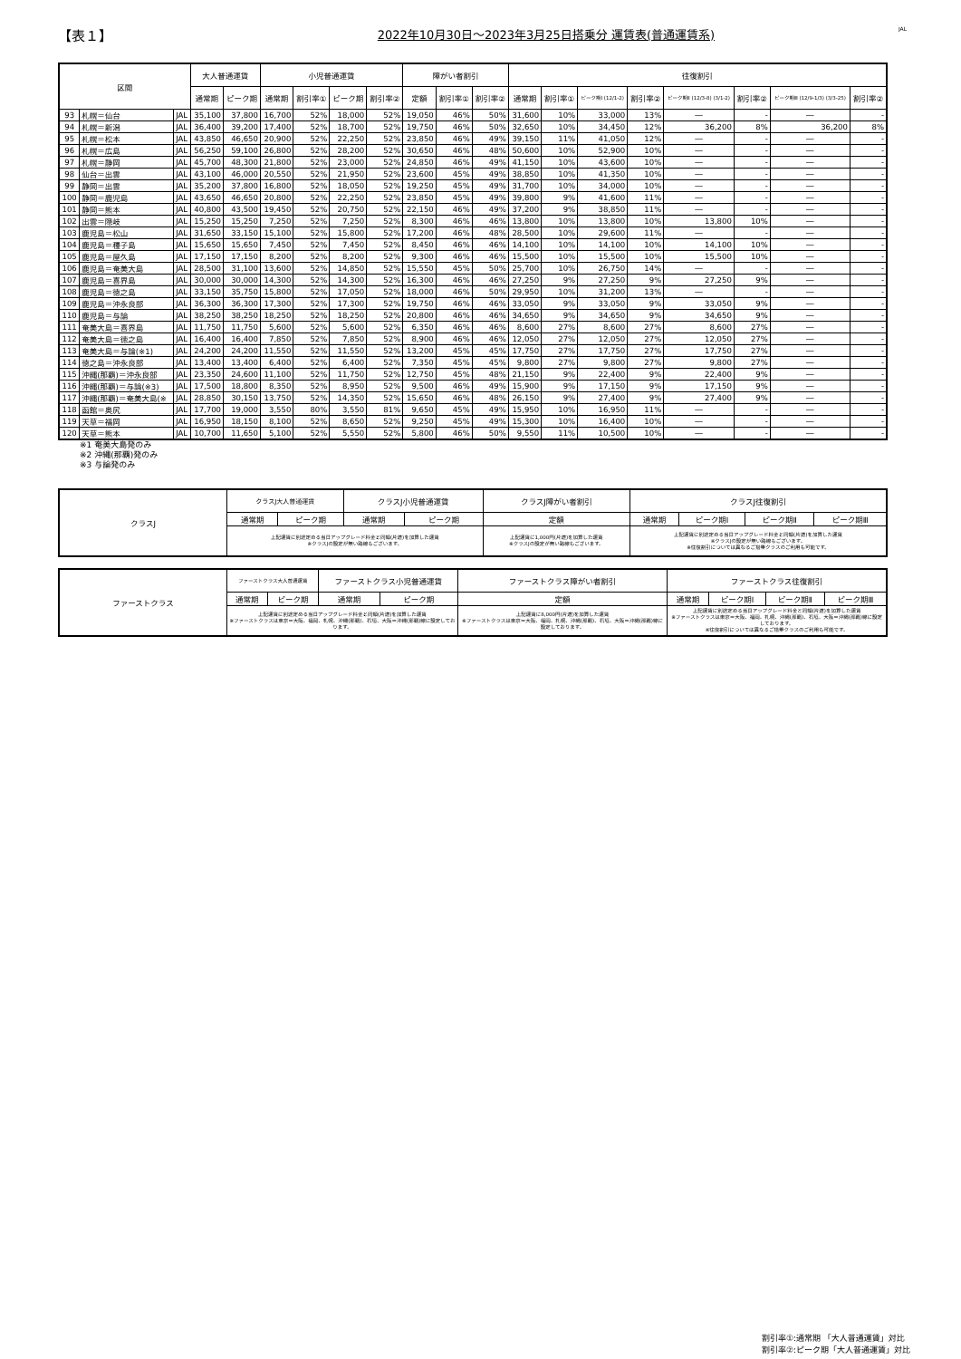【表１】
2022年10月30日～2023年3月25日搭乗分 運賃表(普通運賃系)
JAL
| 区間 | | | 大人普通運賃 | | 小児普通運賃 | | | | 障がい者割引 | | | 往復割引 | | | | | | | |
| --- | --- | --- | --- | --- | --- | --- | --- | --- | --- | --- | --- | --- | --- | --- | --- | --- | --- | --- | --- |
| | | | 通常期 | ピーク期 | 通常期 | 割引率① | ピーク期 | 割引率② | 定額 | 割引率① | 割引率② | 通常期 | 割引率① | ピーク期Ⅰ (12/1-2) | 割引率② | ピーク期Ⅱ (12/3-8) (3/1-2) | 割引率② | ピーク期Ⅲ (12/9-1/3) (3/3-25) | 割引率② |
| 93 | 札幌＝仙台 | JAL | 35,100 | 37,800 | 16,700 | 52% | 18,000 | 52% | 19,050 | 46% | 50% | 31,600 | 10% | 33,000 | 13% | ― | - | ― | - |
| 94 | 札幌＝新潟 | JAL | 36,400 | 39,200 | 17,400 | 52% | 18,700 | 52% | 19,750 | 46% | 50% | 32,650 | 10% | 34,450 | 12% | 36,200 | 8% | 36,200 | 8% |
| 95 | 札幌＝松本 | JAL | 43,850 | 46,650 | 20,900 | 52% | 22,250 | 52% | 23,850 | 46% | 49% | 39,150 | 11% | 41,050 | 12% | ― | - | ― | - |
| 96 | 札幌＝広島 | JAL | 56,250 | 59,100 | 26,800 | 52% | 28,200 | 52% | 30,650 | 46% | 48% | 50,600 | 10% | 52,900 | 10% | ― | - | ― | - |
| 97 | 札幌＝静岡 | JAL | 45,700 | 48,300 | 21,800 | 52% | 23,000 | 52% | 24,850 | 46% | 49% | 41,150 | 10% | 43,600 | 10% | ― | - | ― | - |
| 98 | 仙台＝出雲 | JAL | 43,100 | 46,000 | 20,550 | 52% | 21,950 | 52% | 23,600 | 45% | 49% | 38,850 | 10% | 41,350 | 10% | ― | - | ― | - |
| 99 | 静岡＝出雲 | JAL | 35,200 | 37,800 | 16,800 | 52% | 18,050 | 52% | 19,250 | 45% | 49% | 31,700 | 10% | 34,000 | 10% | ― | - | ― | - |
| 100 | 静岡＝鹿児島 | JAL | 43,650 | 46,650 | 20,800 | 52% | 22,250 | 52% | 23,850 | 45% | 49% | 39,800 | 9% | 41,600 | 11% | ― | - | ― | - |
| 101 | 静岡＝熊本 | JAL | 40,800 | 43,500 | 19,450 | 52% | 20,750 | 52% | 22,150 | 46% | 49% | 37,200 | 9% | 38,850 | 11% | ― | - | ― | - |
| 102 | 出雲＝隠岐 | JAL | 15,250 | 15,250 | 7,250 | 52% | 7,250 | 52% | 8,300 | 46% | 46% | 13,800 | 10% | 13,800 | 10% | 13,800 | 10% | ― | - |
| 103 | 鹿児島＝松山 | JAL | 31,650 | 33,150 | 15,100 | 52% | 15,800 | 52% | 17,200 | 46% | 48% | 28,500 | 10% | 29,600 | 11% | ― | - | ― | - |
| 104 | 鹿児島＝種子島 | JAL | 15,650 | 15,650 | 7,450 | 52% | 7,450 | 52% | 8,450 | 46% | 46% | 14,100 | 10% | 14,100 | 10% | 14,100 | 10% | ― | - |
| 105 | 鹿児島＝屋久島 | JAL | 17,150 | 17,150 | 8,200 | 52% | 8,200 | 52% | 9,300 | 46% | 46% | 15,500 | 10% | 15,500 | 10% | 15,500 | 10% | ― | - |
| 106 | 鹿児島＝奄美大島 | JAL | 28,500 | 31,100 | 13,600 | 52% | 14,850 | 52% | 15,550 | 45% | 50% | 25,700 | 10% | 26,750 | 14% | ― | - | ― | - |
| 107 | 鹿児島＝喜界島 | JAL | 30,000 | 30,000 | 14,300 | 52% | 14,300 | 52% | 16,300 | 46% | 46% | 27,250 | 9% | 27,250 | 9% | 27,250 | 9% | ― | - |
| 108 | 鹿児島＝徳之島 | JAL | 33,150 | 35,750 | 15,800 | 52% | 17,050 | 52% | 18,000 | 46% | 50% | 29,950 | 10% | 31,200 | 13% | ― | - | ― | - |
| 109 | 鹿児島＝沖永良部 | JAL | 36,300 | 36,300 | 17,300 | 52% | 17,300 | 52% | 19,750 | 46% | 46% | 33,050 | 9% | 33,050 | 9% | 33,050 | 9% | ― | - |
| 110 | 鹿児島＝与論 | JAL | 38,250 | 38,250 | 18,250 | 52% | 18,250 | 52% | 20,800 | 46% | 46% | 34,650 | 9% | 34,650 | 9% | 34,650 | 9% | ― | - |
| 111 | 奄美大島＝喜界島 | JAL | 11,750 | 11,750 | 5,600 | 52% | 5,600 | 52% | 6,350 | 46% | 46% | 8,600 | 27% | 8,600 | 27% | 8,600 | 27% | ― | - |
| 112 | 奄美大島＝徳之島 | JAL | 16,400 | 16,400 | 7,850 | 52% | 7,850 | 52% | 8,900 | 46% | 46% | 12,050 | 27% | 12,050 | 27% | 12,050 | 27% | ― | - |
| 113 | 奄美大島＝与論(※1) | JAL | 24,200 | 24,200 | 11,550 | 52% | 11,550 | 52% | 13,200 | 45% | 45% | 17,750 | 27% | 17,750 | 27% | 17,750 | 27% | ― | - |
| 114 | 徳之島＝沖永良部 | JAL | 13,400 | 13,400 | 6,400 | 52% | 6,400 | 52% | 7,350 | 45% | 45% | 9,800 | 27% | 9,800 | 27% | 9,800 | 27% | ― | - |
| 115 | 沖縄(那覇)＝沖永良部 | JAL | 23,350 | 24,600 | 11,100 | 52% | 11,750 | 52% | 12,750 | 45% | 48% | 21,150 | 9% | 22,400 | 9% | 22,400 | 9% | ― | - |
| 116 | 沖縄(那覇)＝与論(※3) | JAL | 17,500 | 18,800 | 8,350 | 52% | 8,950 | 52% | 9,500 | 46% | 49% | 15,900 | 9% | 17,150 | 9% | 17,150 | 9% | ― | - |
| 117 | 沖縄(那覇)＝奄美大島(※ | JAL | 28,850 | 30,150 | 13,750 | 52% | 14,350 | 52% | 15,650 | 46% | 48% | 26,150 | 9% | 27,400 | 9% | 27,400 | 9% | ― | - |
| 118 | 函館＝奥尻 | JAL | 17,700 | 19,000 | 3,550 | 80% | 3,550 | 81% | 9,650 | 45% | 49% | 15,950 | 10% | 16,950 | 11% | ― | - | ― | - |
| 119 | 天草＝福岡 | JAL | 16,950 | 18,150 | 8,100 | 52% | 8,650 | 52% | 9,250 | 45% | 49% | 15,300 | 10% | 16,400 | 10% | ― | - | ― | - |
| 120 | 天草＝熊本 | JAL | 10,700 | 11,650 | 5,100 | 52% | 5,550 | 52% | 5,800 | 46% | 50% | 9,550 | 11% | 10,500 | 10% | ― | - | ― | - |
※1 奄美大島発のみ
※2 沖縄(那覇)発のみ
※3 与論発のみ
| クラスJ | クラスJ大人普通運賃 | | クラスJ小児普通運賃 | | クラスJ障がい者割引 | クラスJ往復割引 | | | |
| | 通常期 | ピーク期 | 通常期 | ピーク期 | 定額 | 通常期 | ピーク期Ⅰ | ピーク期Ⅱ | ピーク期Ⅲ |
| | 上記運賃に別途定める当日アップグレード料金と同額(片道)を加算した運賃 ※クラスJの設定が無い路線もございます。 | | | | 上記運賃に1,000円(片道)を加算した運賃 ※クラスJの設定が無い路線もございます。 | 上記運賃に別途定める当日アップグレード料金と同額(片道)を加算した運賃 ※クラスJの設定が無い路線もございます。 ※往復割引については異なるご搭乗クラスのご利用も可能です。 | | | |
| ファーストクラス | ファーストクラス大人普通運賃 | | ファーストクラス小児普通運賃 | | ファーストクラス障がい者割引 | ファーストクラス往復割引 | | | |
| | 通常期 | ピーク期 | 通常期 | ピーク期 | 定額 | 通常期 | ピーク期Ⅰ | ピーク期Ⅱ | ピーク期Ⅲ |
| | 上記運賃に別途定める当日アップグレード料金と同額(片道)を加算した運賃 ※ファーストクラスは東京＝大阪、福岡、札幌、沖縄(那覇)、石垣、大阪＝沖縄(那覇)線に設定しております。 | | | | 上記運賃に8,000円(片道)を加算した運賃 ※ファーストクラスは東京＝大阪、福岡、札幌、沖縄(那覇)、石垣、大阪＝沖縄(那覇)線に設定しております。 | 上記運賃に別途定める当日アップグレード料金と同額(片道)を加算した運賃 ※ファーストクラスは東京＝大阪、福岡、札幌、沖縄(那覇)、石垣、大阪＝沖縄(那覇)線に設定しております。 ※往復割引については異なるご搭乗クラスのご利用も可能です。 | | | |
割引率①:通常期 「大人普通運賃」対比
割引率②:ピーク期「大人普通運賃」対比